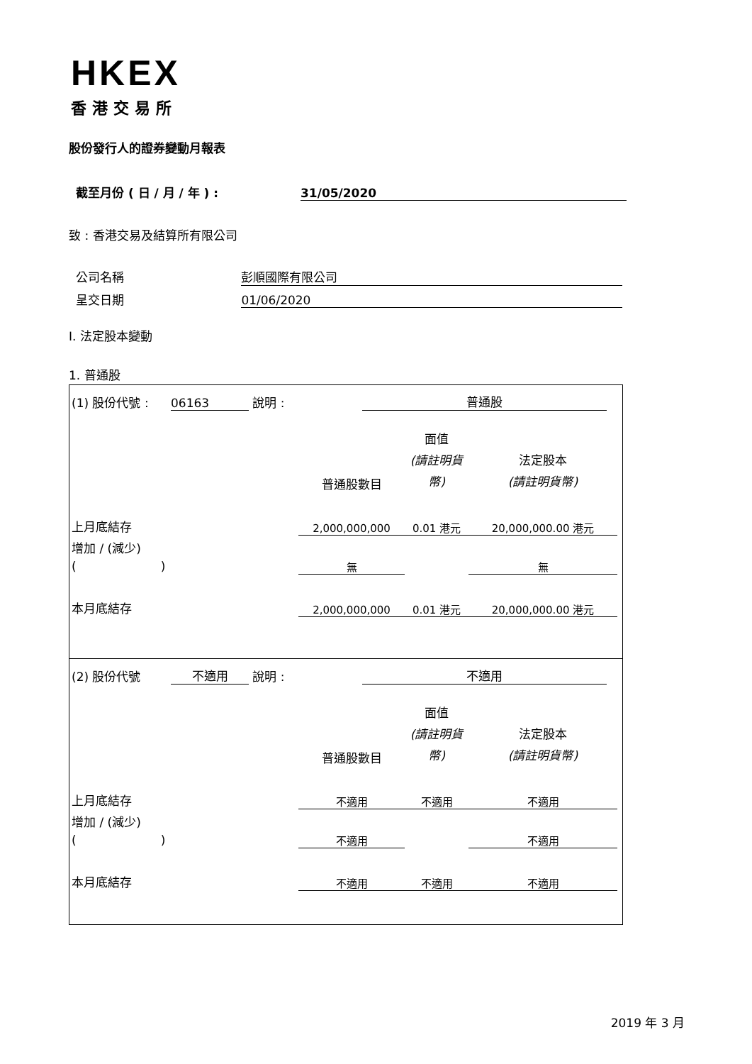HKEX
香港交易所
股份發行人的證券變動月報表
截至月份 ( 日 / 月 / 年 ) : 31/05/2020
致 : 香港交易及結算所有限公司
公司名稱 彭順國際有限公司
呈交日期 01/06/2020
I. 法定股本變動
1. 普通股
| (1) 股份代號 : | 06163 | 說明 : | | 普通股 | |
| | 普通股數目 | 面值 (請註明貨幣) | 法定股本 (請註明貨幣) |
| 上月底結存 | 2,000,000,000 | 0.01 港元 | 20,000,000.00 港元 |
| 增加 / (減少) ( ) | 無 | | 無 |
| 本月底結存 | 2,000,000,000 | 0.01 港元 | 20,000,000.00 港元 |
| (2) 股份代號 | 不適用 | 說明 : | | 不適用 | |
| | 普通股數目 | 面值 (請註明貨幣) | 法定股本 (請註明貨幣) |
| 上月底結存 | 不適用 | 不適用 | 不適用 |
| 增加 / (減少) ( ) | 不適用 | | 不適用 |
| 本月底結存 | 不適用 | 不適用 | 不適用 |
2019 年 3 月